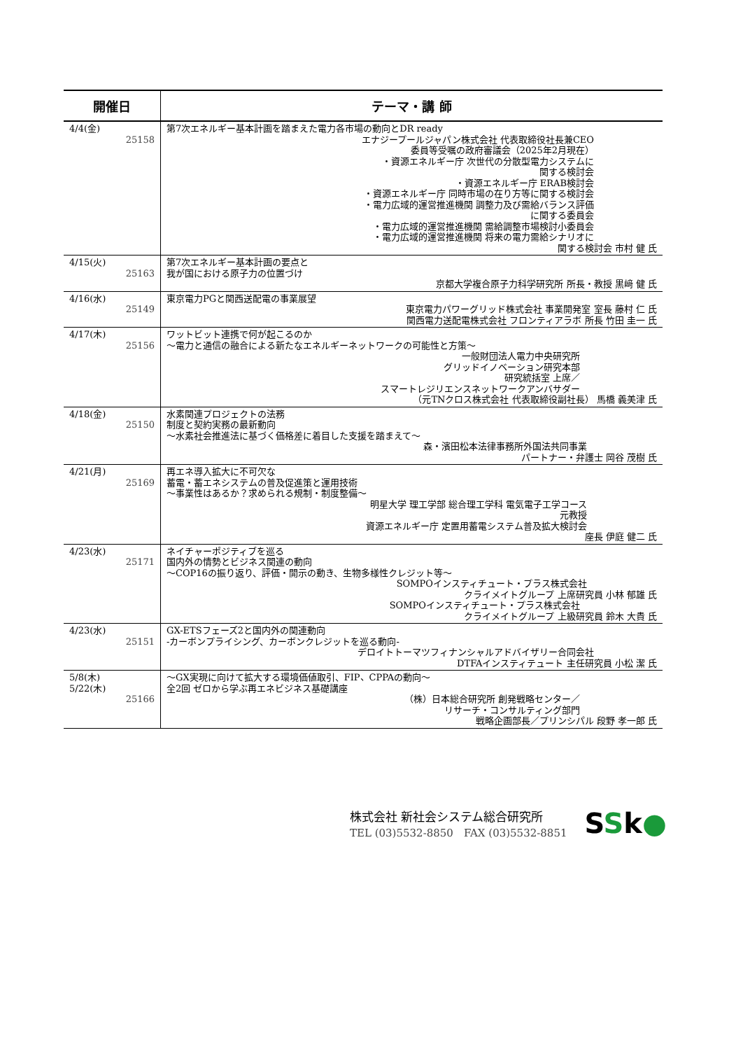| 開催日 | テーマ・講 師 |
| --- | --- |
| 4/4(金) 25158 | 第7次エネルギー基本計画を踏まえた電力各市場の動向とDR ready エナジープールジャパン株式会社 代表取締役社長兼CEO 委員等受嘱の政府審議会（2025年2月現在） ・資源エネルギー庁 次世代の分散型電力システムに 関する検討会 ・資源エネルギー庁 ERAB検討会 ・資源エネルギー庁 同時市場の在り方等に関する検討会 ・電力広域的運営推進機関 調整力及び需給バランス評価 に関する委員会 ・電力広域的運営推進機関 需給調整市場検討小委員会 ・電力広域的運営推進機関 将来の電力需給シナリオに 関する検討会 市村 健 氏 |
| 4/15(火) 25163 | 第7次エネルギー基本計画の要点と 我が国における原子力の位置づけ 京都大学複合原子力科学研究所 所長・教授 黒﨑 健 氏 |
| 4/16(水) 25149 | 東京電力PGと関西送配電の事業展望 東京電力パワーグリッド株式会社 事業開発室 室長 藤村 仁 氏 関西電力送配電株式会社 フロンティアラボ 所長 竹田 圭一 氏 |
| 4/17(木) 25156 | ワットビット連携で何が起こるのか ～電力と通信の融合による新たなエネルギーネットワークの可能性と方策～ 一般財団法人電力中央研究所 グリッドイノベーション研究本部 研究統括室 上席／ スマートレジリエンスネットワークアンバサダー （元TNクロス株式会社 代表取締役副社長） 馬橋 義美津 氏 |
| 4/18(金) 25150 | 水素関連プロジェクトの法務 制度と契約実務の最新動向 ～水素社会推進法に基づく価格差に着目した支援を踏まえて～ 森・濱田松本法律事務所外国法共同事業 パートナー・弁護士 岡谷 茂樹 氏 |
| 4/21(月) 25169 | 再エネ導入拡大に不可欠な 蓄電・蓄エネシステムの普及促進策と運用技術 ～事業性はあるか？求められる規制・制度整備～ 明星大学 理工学部 総合理工学科 電気電子工学コース 元教授 資源エネルギー庁 定置用蓄電システム普及拡大検討会 座長 伊庭 健二 氏 |
| 4/23(水) 25171 | ネイチャーポジティブを巡る 国内外の情勢とビジネス関連の動向 ～COP16の振り返り、評価・開示の動き、生物多様性クレジット等～ SOMPOインスティチュート・プラス株式会社 クライメイトグループ 上席研究員 小林 郁雄 氏 SOMPOインスティチュート・プラス株式会社 クライメイトグループ 上級研究員 鈴木 大貴 氏 |
| 4/23(水) 25151 | GX-ETSフェーズ2と国内外の関連動向 -カーボンプライシング、カーボンクレジットを巡る動向- デロイトトーマツフィナンシャルアドバイザリー合同会社 DTFAインスティテュート 主任研究員 小松 潔 氏 |
| 5/8(木) 5/22(木) 25166 | ～GX実現に向けて拡大する環境価値取引、FIP、CPPAの動向～ 全2回 ゼロから学ぶ再エネビジネス基礎講座 （株）日本総合研究所 創発戦略センター／ リサーチ・コンサルティング部門 戦略企画部長／プリンシパル 段野 孝一郎 氏 |
株式会社 新社会システム総合研究所
TEL (03)5532-8850　FAX (03)5532-8851
SSk●